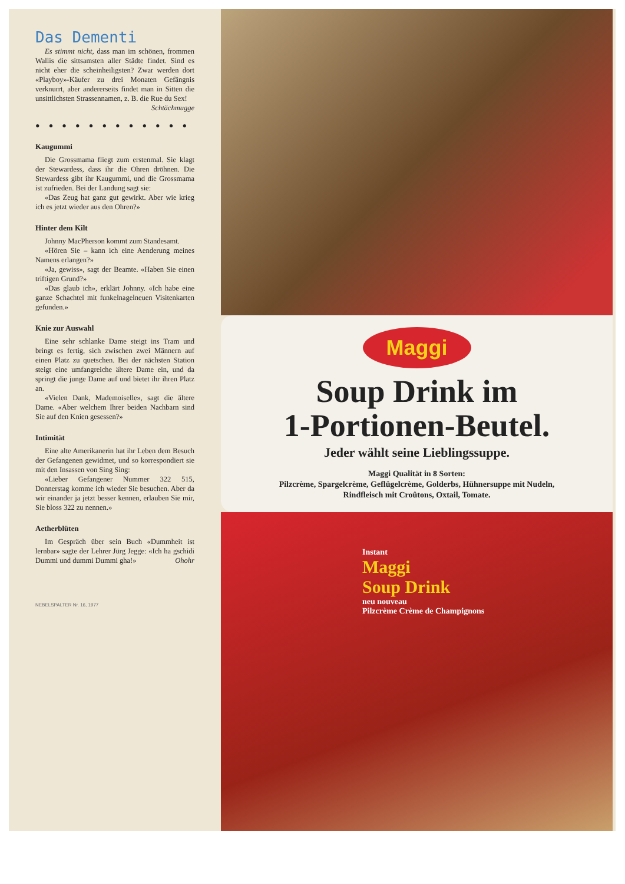Das Dementi
Es stimmt nicht, dass man im schönen, frommen Wallis die sittsamsten aller Städte findet. Sind es nicht eher die scheinheiligsten? Zwar werden dort «Playboy»-Käufer zu drei Monaten Gefängnis verknurrt, aber andererseits findet man in Sitten die unsittlichsten Strassennamen, z. B. die Rue du Sex!
Schtächmugge
● ● ● ● ● ● ● ● ● ● ● ●
Kaugummi
Die Grossmama fliegt zum erstenmal. Sie klagt der Stewardess, dass ihr die Ohren dröhnen. Die Stewardess gibt ihr Kaugummi, und die Grossmama ist zufrieden. Bei der Landung sagt sie:
«Das Zeug hat ganz gut gewirkt. Aber wie krieg ich es jetzt wieder aus den Ohren?»
Hinter dem Kilt
Johnny MacPherson kommt zum Standesamt.
«Hören Sie – kann ich eine Aenderung meines Namens erlangen?»
«Ja, gewiss», sagt der Beamte. «Haben Sie einen triftigen Grund?»
«Das glaub ich», erklärt Johnny. «Ich habe eine ganze Schachtel mit funkelnagelneuen Visitenkarten gefunden.»
Knie zur Auswahl
Eine sehr schlanke Dame steigt ins Tram und bringt es fertig, sich zwischen zwei Männern auf einen Platz zu quetschen. Bei der nächsten Station steigt eine umfangreiche ältere Dame ein, und da springt die junge Dame auf und bietet ihr ihren Platz an.
«Vielen Dank, Mademoiselle», sagt die ältere Dame. «Aber welchem Ihrer beiden Nachbarn sind Sie auf den Knien gesessen?»
Intimität
Eine alte Amerikanerin hat ihr Leben dem Besuch der Gefangenen gewidmet, und so korrespondiert sie mit den Insassen von Sing Sing:
«Lieber Gefangener Nummer 322 515, Donnerstag komme ich wieder Sie besuchen. Aber da wir einander ja jetzt besser kennen, erlauben Sie mir, Sie bloss 322 zu nennen.»
Aetherblüten
Im Gespräch über sein Buch «Dummheit ist lernbar» sagte der Lehrer Jürg Jegge: «Ich ha gschidi Dummi und dummi Dummi gha!» Ohohr
NEBELSPALTER Nr. 16, 1977
Maggi
Soup Drink im
1-Portionen-Beutel.
Jeder wählt seine Lieblingssuppe.
Maggi Qualität in 8 Sorten:
Pilzcrème, Spargelcrème, Geflügelcrème, Golderbs, Hühnersuppe mit Nudeln,
Rindfleisch mit Croûtons, Oxtail, Tomate.
Instant
Maggi
Soup Drink
neu nouveau
Pilzcrème Crème de Champignons